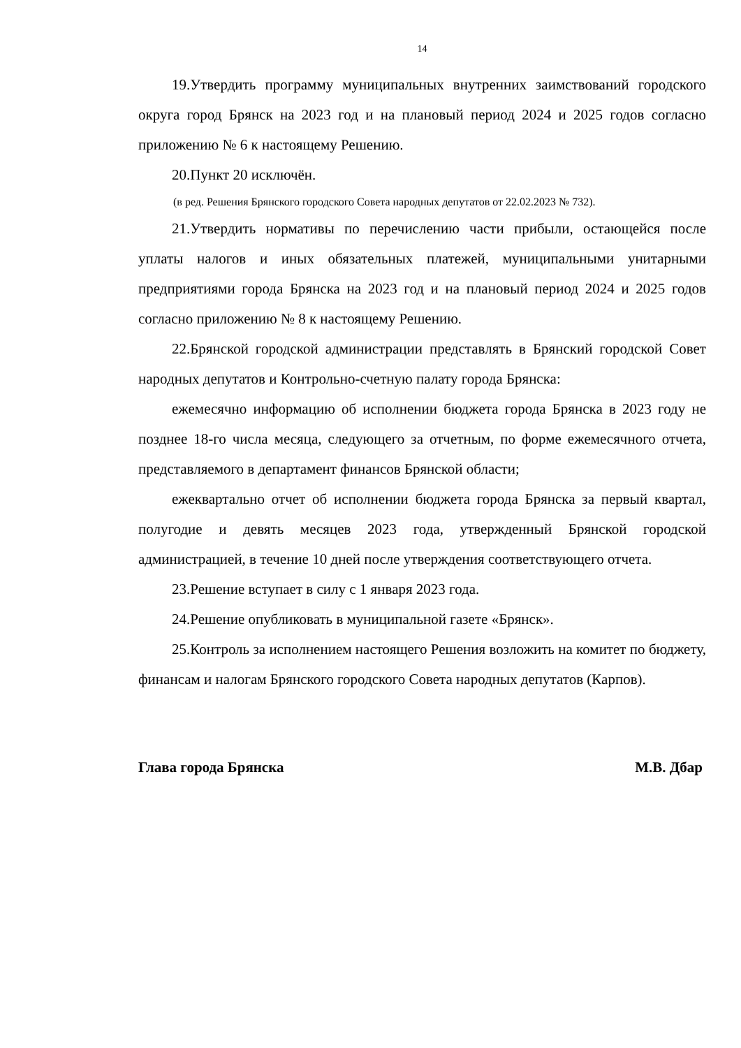14
19.Утвердить программу муниципальных внутренних заимствований городского округа город Брянск на 2023 год и на плановый период 2024 и 2025 годов согласно приложению № 6 к настоящему Решению.
20.Пункт 20 исключён.
(в ред. Решения Брянского городского Совета народных депутатов от 22.02.2023 № 732).
21.Утвердить нормативы по перечислению части прибыли, остающейся после уплаты налогов и иных обязательных платежей, муниципальными унитарными предприятиями города Брянска на 2023 год и на плановый период 2024 и 2025 годов согласно приложению № 8 к настоящему Решению.
22.Брянской городской администрации представлять в Брянский городской Совет народных депутатов и Контрольно-счетную палату города Брянска:
ежемесячно информацию об исполнении бюджета города Брянска в 2023 году не позднее 18-го числа месяца, следующего за отчетным, по форме ежемесячного отчета, представляемого в департамент финансов Брянской области;
ежеквартально отчет об исполнении бюджета города Брянска за первый квартал, полугодие и девять месяцев 2023 года, утвержденный Брянской городской администрацией, в течение 10 дней после утверждения соответствующего отчета.
23.Решение вступает в силу с 1 января 2023 года.
24.Решение опубликовать в муниципальной газете «Брянск».
25.Контроль за исполнением настоящего Решения возложить на комитет по бюджету, финансам и налогам Брянского городского Совета народных депутатов (Карпов).
Глава города Брянска М.В. Дбар